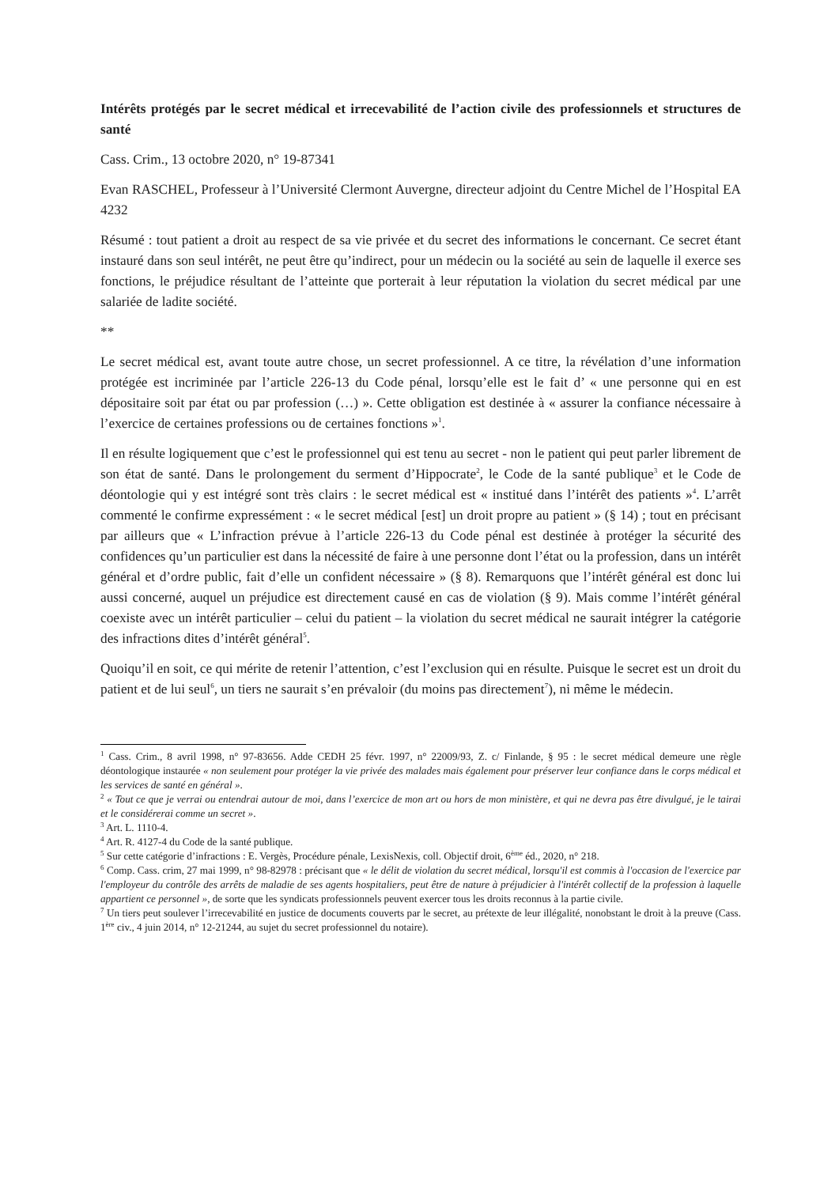Intérêts protégés par le secret médical et irrecevabilité de l’action civile des professionnels et structures de santé
Cass. Crim., 13 octobre 2020, n° 19-87341
Evan RASCHEL, Professeur à l’Université Clermont Auvergne, directeur adjoint du Centre Michel de l’Hospital EA 4232
Résumé : tout patient a droit au respect de sa vie privée et du secret des informations le concernant. Ce secret étant instauré dans son seul intérêt, ne peut être qu’indirect, pour un médecin ou la société au sein de laquelle il exerce ses fonctions, le préjudice résultant de l’atteinte que porterait à leur réputation la violation du secret médical par une salariée de ladite société.
**
Le secret médical est, avant toute autre chose, un secret professionnel. A ce titre, la révélation d’une information protégée est incriminée par l’article 226-13 du Code pénal, lorsqu’elle est le fait d’ « une personne qui en est dépositaire soit par état ou par profession (…) ». Cette obligation est destinée à « assurer la confiance nécessaire à l’exercice de certaines professions ou de certaines fonctions »<sup>1</sup>.
Il en résulte logiquement que c’est le professionnel qui est tenu au secret - non le patient qui peut parler librement de son état de santé. Dans le prolongement du serment d’Hippocrate<sup>2</sup>, le Code de la santé publique<sup>3</sup> et le Code de déontologie qui y est intégré sont très clairs : le secret médical est « institué dans l’intérêt des patients »<sup>4</sup>. L’arrêt commenté le confirme expressément : « le secret médical [est] un droit propre au patient » (§ 14) ; tout en précisant par ailleurs que « L’infraction prévue à l’article 226-13 du Code pénal est destinée à protéger la sécurité des confidences qu’un particulier est dans la nécessité de faire à une personne dont l’état ou la profession, dans un intérêt général et d’ordre public, fait d’elle un confident nécessaire » (§ 8). Remarquons que l’intérêt général est donc lui aussi concerné, auquel un préjudice est directement causé en cas de violation (§ 9). Mais comme l’intérêt général coexiste avec un intérêt particulier – celui du patient – la violation du secret médical ne saurait intégrer la catégorie des infractions dites d’intérêt général<sup>5</sup>.
Quoiqu’il en soit, ce qui mérite de retenir l’attention, c’est l’exclusion qui en résulte. Puisque le secret est un droit du patient et de lui seul<sup>6</sup>, un tiers ne saurait s’en prévaloir (du moins pas directement<sup>7</sup>), ni même le médecin.
<sup>1</sup> Cass. Crim., 8 avril 1998, n° 97-83656. Adde CEDH 25 févr. 1997, n° 22009/93, Z. c/ Finlande, § 95 : le secret médical demeure une règle déontologique instaurée « non seulement pour protéger la vie privée des malades mais également pour préserver leur confiance dans le corps médical et les services de santé en général ».
<sup>2</sup> « Tout ce que je verrai ou entendrai autour de moi, dans l’exercice de mon art ou hors de mon ministère, et qui ne devra pas être divulgué, je le tairai et le considérerai comme un secret ».
<sup>3</sup> Art. L. 1110-4.
<sup>4</sup> Art. R. 4127-4 du Code de la santé publique.
<sup>5</sup> Sur cette catégorie d’infractions : E. Vergès, Procédure pénale, LexisNexis, coll. Objectif droit, 6<sup>ème</sup> éd., 2020, n° 218.
<sup>6</sup> Comp. Cass. crim, 27 mai 1999, n° 98-82978 : précisant que « le délit de violation du secret médical, lorsqu'il est commis à l'occasion de l'exercice par l'employeur du contrôle des arrêts de maladie de ses agents hospitaliers, peut être de nature à préjudicier à l'intérêt collectif de la profession à laquelle appartient ce personnel », de sorte que les syndicats professionnels peuvent exercer tous les droits reconnus à la partie civile.
<sup>7</sup> Un tiers peut soulever l’irrecevabilité en justice de documents couverts par le secret, au prétexte de leur illégalité, nonobstant le droit à la preuve (Cass. 1<sup>ère</sup> civ., 4 juin 2014, n° 12-21244, au sujet du secret professionnel du notaire).